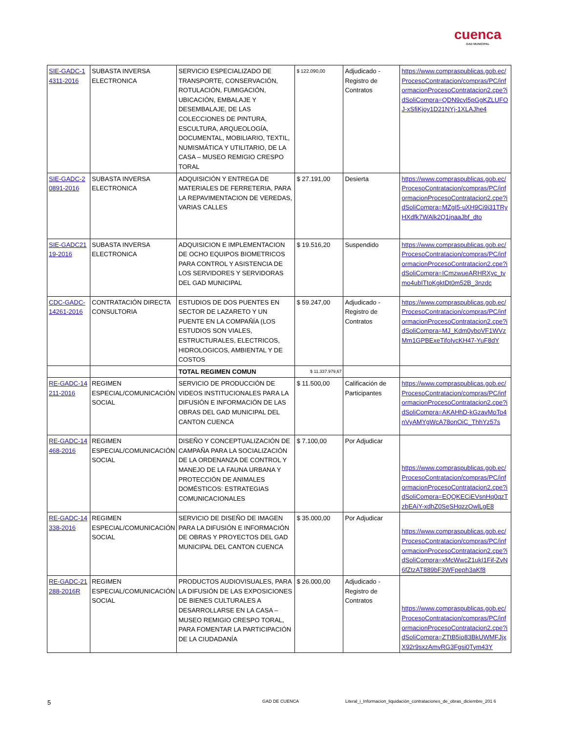cuenca
GAD MUNICIPAL
| SIE-GADC-14311-2016 | SUBASTA INVERSA ELECTRONICA | SERVICIO ESPECIALIZADO DE TRANSPORTE, CONSERVACIÓN, ROTULACIÓN, FUMIGACIÓN, UBICACIÓN, EMBALAJE Y DESEMBALAJE, DE LAS COLECCIONES DE PINTURA, ESCULTURA, ARQUEOLOGÍA, DOCUMENTAL, MOBILIARIO, TEXTIL, NUMISMÁTICA Y UTILITARIO, DE LA CASA – MUSEO REMIGIO CRESPO TORAL | $ 122.090,00 | Adjudicado - Registro de Contratos | https://www.compraspublicas.gob.ec/ProcesoContratacion/compras/PC/informacionProcesoContratacion2.cpe?idSoliCompra=QDN9cyl5pGgKZLUFOJ-xSfiKjoy1D21NYj-1XLAJhe4 |
| SIE-GADC-20891-2016 | SUBASTA INVERSA ELECTRONICA | ADQUISICIÓN Y ENTREGA DE MATERIALES DE FERRETERIA, PARA LA REPAVIMENTACION DE VEREDAS, VARIAS CALLES | $ 27.191,00 | Desierta | https://www.compraspublicas.gob.ec/ProcesoContratacion/compras/PC/informacionProcesoContratacion2.cpe?idSoliCompra=MZgI5-uXH9Ci9i31TRyHXdfk7WAlk2Q1jnaaJbf_dto |
| SIE-GADC2119-2016 | SUBASTA INVERSA ELECTRONICA | ADQUISICION E IMPLEMENTACION DE OCHO EQUIPOS BIOMETRICOS PARA CONTROL Y ASISTENCIA DE LOS SERVIDORES Y SERVIDORAS DEL GAD MUNICIPAL | $ 19.516,20 | Suspendido | https://www.compraspublicas.gob.ec/ProcesoContratacion/compras/PC/informacionProcesoContratacion2.cpe?idSoliCompra=ICmzwueARHRXyc_tvmo4ubITtoKgktDt0m52B_3nzdc |
| CDC-GADC-14261-2016 | CONTRATACIÓN DIRECTA CONSULTORIA | ESTUDIOS DE DOS PUENTES EN SECTOR DE LAZARETO Y UN PUENTE EN LA COMPAÑÍA (LOS ESTUDIOS SON VIALES, ESTRUCTURALES, ELECTRICOS, HIDROLOGICOS, AMBIENTAL Y DE COSTOS | $ 59.247,00 | Adjudicado - Registro de Contratos | https://www.compraspublicas.gob.ec/ProcesoContratacion/compras/PC/informacionProcesoContratacion2.cpe?idSoliCompra=MJ_Kdm0yboVF1WVzMm1GPBExeTifoIycKH47-YuF8dY |
| | | TOTAL REGIMEN COMUN | $ 11.337.979,67 | | |
| RE-GADC-14211-2016 | REGIMEN ESPECIAL/COMUNICACIÓN SOCIAL | SERVICIO DE PRODUCCIÓN DE VIDEOS INSTITUCIONALES PARA LA DIFUSIÓN E INFORMACIÓN DE LAS OBRAS DEL GAD MUNICIPAL DEL CANTON CUENCA | $ 11.500,00 | Calificación de Participantes | https://www.compraspublicas.gob.ec/ProcesoContratacion/compras/PC/informacionProcesoContratacion2.cpe?idSoliCompra=AKAHhD-kGzavMoTo4nVyAMYgWcA78onOiC_ThhYz57s |
| RE-GADC-14468-2016 | REGIMEN ESPECIAL/COMUNICACIÓN SOCIAL | DISEÑO Y CONCEPTUALIZACIÓN DE CAMPAÑA PARA LA SOCIALIZACIÓN DE LA ORDENANZA DE CONTROL Y MANEJO DE LA FAUNA URBANA Y PROTECCIÓN DE ANIMALES DOMÉSTICOS: ESTRATEGIAS COMUNICACIONALES | $ 7.100,00 | Por Adjudicar | https://www.compraspublicas.gob.ec/ProcesoContratacion/compras/PC/informacionProcesoContratacion2.cpe?idSoliCompra=EQQKECiEVsnHq0qzTzbEAiY-xdhZ0SeSHqzzOwlLgE8 |
| RE-GADC-14338-2016 | REGIMEN ESPECIAL/COMUNICACIÓN SOCIAL | SERVICIO DE DISEÑO DE IMAGEN PARA LA DIFUSIÓN E INFORMACIÓN DE OBRAS Y PROYECTOS DEL GAD MUNICIPAL DEL CANTON CUENCA | $ 35.000,00 | Por Adjudicar | https://www.compraspublicas.gob.ec/ProcesoContratacion/compras/PC/informacionProcesoContratacion2.cpe?idSoliCompra=xMcWwcZ1ukI1Fif-ZvN6fZtzAT889bF3WFpeph3aKf8 |
| RE-GADC-21288-2016R | REGIMEN ESPECIAL/COMUNICACIÓN SOCIAL | PRODUCTOS AUDIOVISUALES, PARA LA DIFUSIÓN DE LAS EXPOSICIONES DE BIENES CULTURALES A DESARROLLARSE EN LA CASA – MUSEO REMIGIO CRESPO TORAL, PARA FOMENTAR LA PARTICIPACIÓN DE LA CIUDADANÍA | $ 26.000,00 | Adjudicado - Registro de Contratos | https://www.compraspublicas.gob.ec/ProcesoContratacion/compras/PC/informacionProcesoContratacion2.cpe?idSoliCompra=ZTtB5io83BkUWMFJjxX92r9sxzAmvRG3Fgsi0Tym43Y |
5 GAD DE CUENCA Literal_i_Informacion_liquidación_contrataciones_de_obras_diciembre_201 6